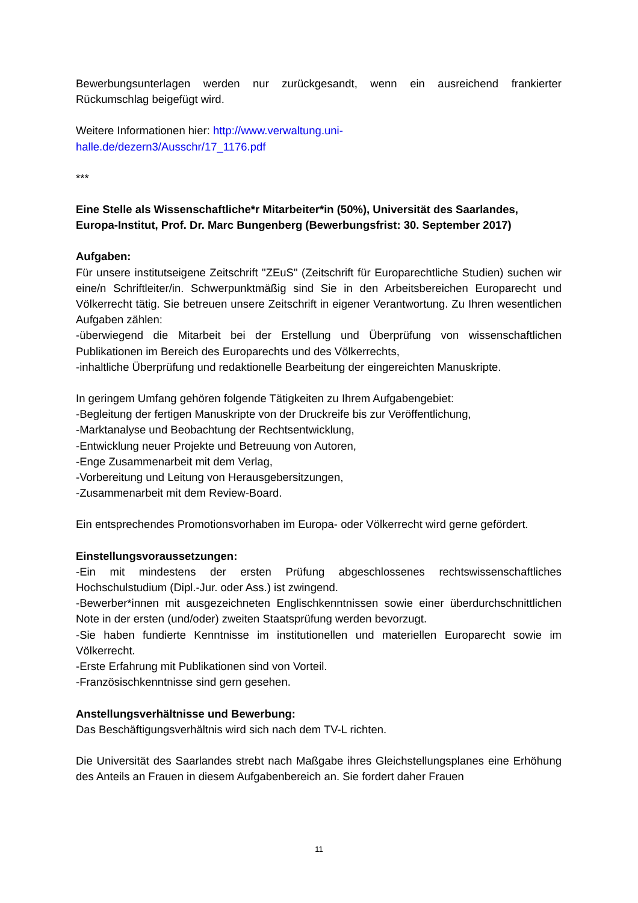Bewerbungsunterlagen werden nur zurückgesandt, wenn ein ausreichend frankierter Rückumschlag beigefügt wird.
Weitere Informationen hier: http://www.verwaltung.uni-
halle.de/dezern3/Ausschr/17_1176.pdf
***
Eine Stelle als Wissenschaftliche*r Mitarbeiter*in (50%), Universität des Saarlandes, Europa-Institut, Prof. Dr. Marc Bungenberg (Bewerbungsfrist: 30. September 2017)
Aufgaben:
Für unsere institutseigene Zeitschrift "ZEuS" (Zeitschrift für Europarechtliche Studien) suchen wir eine/n Schriftleiter/in. Schwerpunktmäßig sind Sie in den Arbeitsbereichen Europarecht und Völkerrecht tätig. Sie betreuen unsere Zeitschrift in eigener Verantwortung. Zu Ihren wesentlichen Aufgaben zählen:
-überwiegend die Mitarbeit bei der Erstellung und Überprüfung von wissenschaftlichen Publikationen im Bereich des Europarechts und des Völkerrechts,
-inhaltliche Überprüfung und redaktionelle Bearbeitung der eingereichten Manuskripte.
In geringem Umfang gehören folgende Tätigkeiten zu Ihrem Aufgabengebiet:
-Begleitung der fertigen Manuskripte von der Druckreife bis zur Veröffentlichung,
-Marktanalyse und Beobachtung der Rechtsentwicklung,
-Entwicklung neuer Projekte und Betreuung von Autoren,
-Enge Zusammenarbeit mit dem Verlag,
-Vorbereitung und Leitung von Herausgebersitzungen,
-Zusammenarbeit mit dem Review-Board.
Ein entsprechendes Promotionsvorhaben im Europa- oder Völkerrecht wird gerne gefördert.
Einstellungsvoraussetzungen:
-Ein mit mindestens der ersten Prüfung abgeschlossenes rechtswissenschaftliches Hochschulstudium (Dipl.-Jur. oder Ass.) ist zwingend.
-Bewerber*innen mit ausgezeichneten Englischkenntnissen sowie einer überdurchschnittlichen Note in der ersten (und/oder) zweiten Staatsprüfung werden bevorzugt.
-Sie haben fundierte Kenntnisse im institutionellen und materiellen Europarecht sowie im Völkerrecht.
-Erste Erfahrung mit Publikationen sind von Vorteil.
-Französischkenntnisse sind gern gesehen.
Anstellungsverhältnisse und Bewerbung:
Das Beschäftigungsverhältnis wird sich nach dem TV-L richten.
Die Universität des Saarlandes strebt nach Maßgabe ihres Gleichstellungsplanes eine Erhöhung des Anteils an Frauen in diesem Aufgabenbereich an. Sie fordert daher Frauen
11